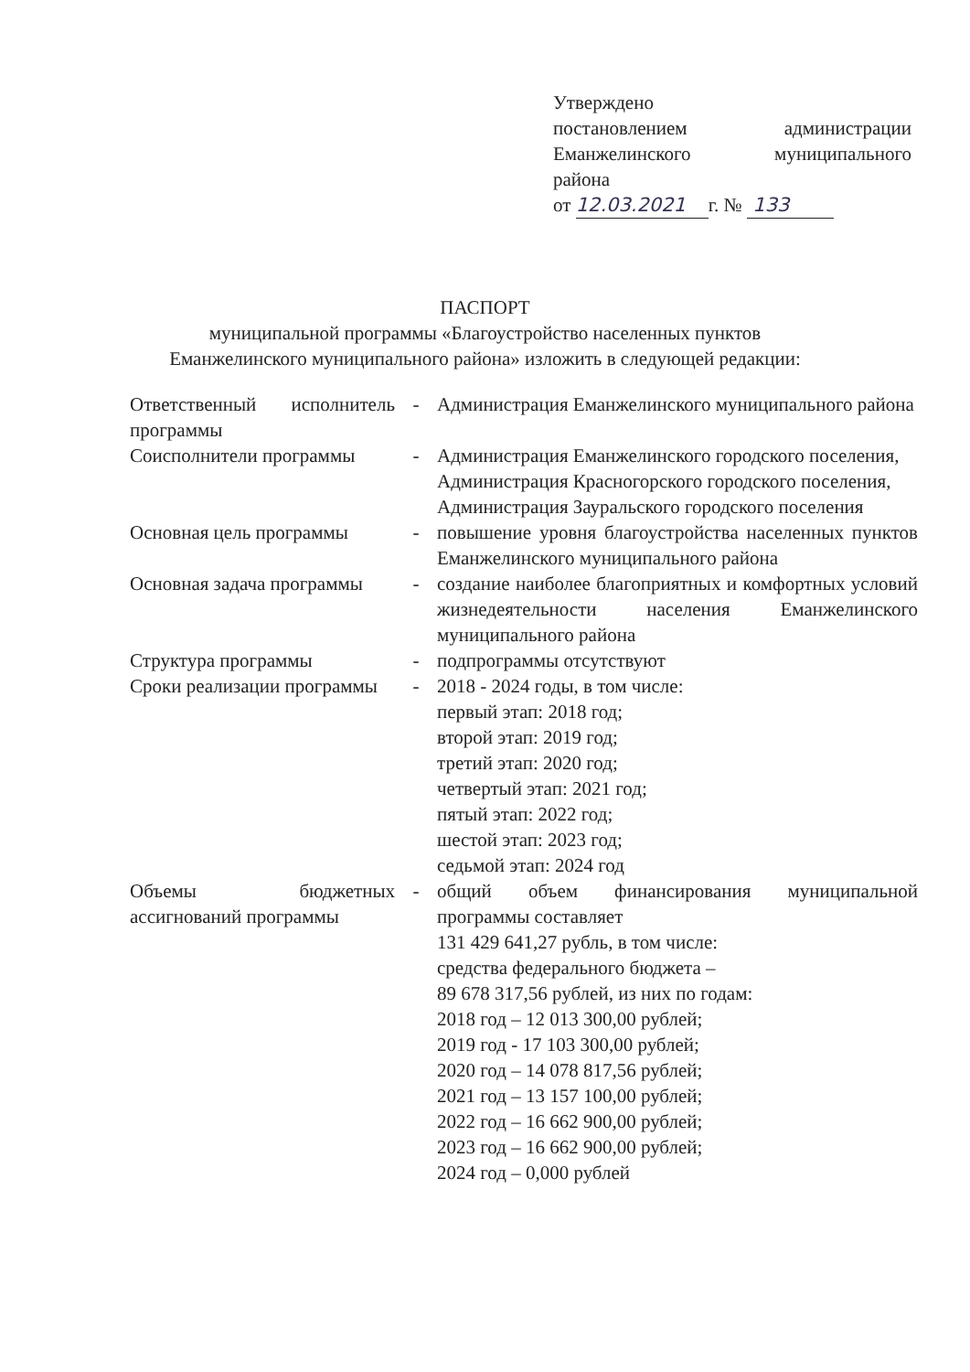Утверждено
постановлением администрации
Еманжелинского муниципального
района
от 12.03.2021 г. № 133
ПАСПОРТ
муниципальной программы «Благоустройство населенных пунктов
Еманжелинского муниципального района» изложить в следующей редакции:
| Ответственный исполнитель программы | - | Администрация Еманжелинского муниципального района |
| Соисполнители программы | - | Администрация Еманжелинского городского поселения, Администрация Красногорского городского поселения, Администрация Зауральского городского поселения |
| Основная цель программы | - | повышение уровня благоустройства населенных пунктов Еманжелинского муниципального района |
| Основная задача программы | - | создание наиболее благоприятных и комфортных условий жизнедеятельности населения Еманжелинского муниципального района |
| Структура программы | - | подпрограммы отсутствуют |
| Сроки реализации программы | - | 2018 - 2024 годы, в том числе: первый этап: 2018 год; второй этап: 2019 год; третий этап: 2020 год; четвертый этап: 2021 год; пятый этап: 2022 год; шестой этап: 2023 год; седьмой этап: 2024 год |
| Объемы бюджетных ассигнований программы | - | общий объем финансирования муниципальной программы составляет 131 429 641,27 рубль, в том числе: средства федерального бюджета – 89 678 317,56 рублей, из них по годам: 2018 год – 12 013 300,00 рублей; 2019 год - 17 103 300,00 рублей; 2020 год – 14 078 817,56 рублей; 2021 год – 13 157 100,00 рублей; 2022 год – 16 662 900,00 рублей; 2023 год – 16 662 900,00 рублей; 2024 год – 0,000 рублей |